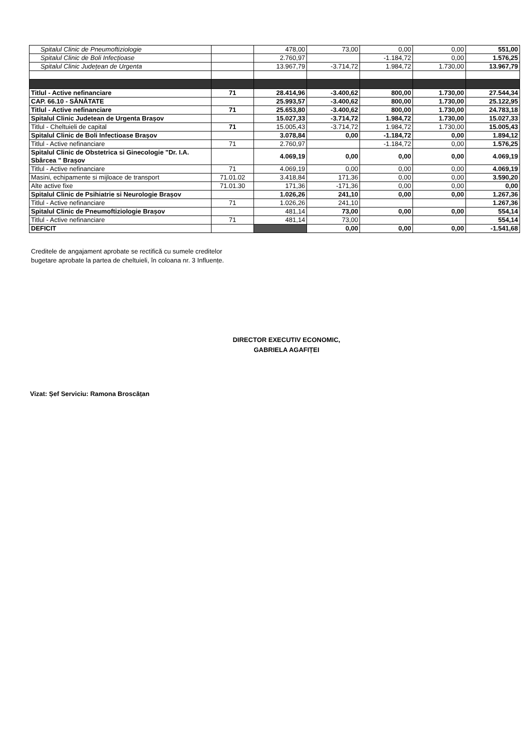| Spitalul Clinic de Pneumoftiziologie | | 478,00 | 73,00 | 0,00 | 0,00 | 551,00 |
| Spitalul Clinic de Boli Infecțioase | | 2.760,97 | | -1.184,72 | 0,00 | 1.576,25 |
| Spitalul Clinic Județean de Urgenta | | 13.967,79 | -3.714,72 | 1.984,72 | 1.730,00 | 13.967,79 |
| Titlul - Active nefinanciare | 71 | 28.414,96 | -3.400,62 | 800,00 | 1.730,00 | 27.544,34 |
| CAP. 66.10 - SĂNĂTATE | | 25.993,57 | -3.400,62 | 800,00 | 1.730,00 | 25.122,95 |
| Titlul - Active nefinanciare | 71 | 25.653,80 | -3.400,62 | 800,00 | 1.730,00 | 24.783,18 |
| Spitalul Clinic Judetean de Urgenta Brașov | | 15.027,33 | -3.714,72 | 1.984,72 | 1.730,00 | 15.027,33 |
| Titlul - Cheltuieli de capital | 71 | 15.005,43 | -3.714,72 | 1.984,72 | 1.730,00 | 15.005,43 |
| Spitalul Clinic de Boli Infectioase Brașov | | 3.078,84 | 0,00 | -1.184,72 | 0,00 | 1.894,12 |
| Titlul - Active nefinanciare | 71 | 2.760,97 | | -1.184,72 | 0,00 | 1.576,25 |
| Spitalul Clinic de Obstetrica si Ginecologie "Dr. I.A. Sbârcea " Brașov | | 4.069,19 | 0,00 | 0,00 | 0,00 | 4.069,19 |
| Titlul - Active nefinanciare | 71 | 4.069,19 | 0,00 | 0,00 | 0,00 | 4.069,19 |
| Masini, echipamente si mijloace de transport | 71.01.02 | 3.418,84 | 171,36 | 0,00 | 0,00 | 3.590,20 |
| Alte active fixe | 71.01.30 | 171,36 | -171,36 | 0,00 | 0,00 | 0,00 |
| Spitalul Clinic de Psihiatrie si Neurologie Brașov | | 1.026,26 | 241,10 | 0,00 | 0,00 | 1.267,36 |
| Titlul - Active nefinanciare | 71 | 1.026,26 | 241,10 | | | 1.267,36 |
| Spitalul Clinic de Pneumoftiziologie Brașov | | 481,14 | 73,00 | 0,00 | 0,00 | 554,14 |
| Titlul - Active nefinanciare | 71 | 481,14 | 73,00 | | | 554,14 |
| DEFICIT | | | 0,00 | 0,00 | 0,00 | -1.541,68 |
Creditele de angajament aprobate se rectifică cu sumele creditelor
bugetare aprobate la partea de cheltuieli, în coloana nr. 3 Influențe.
DIRECTOR EXECUTIV ECONOMIC,
GABRIELA AGAFIȚEI
Vizat: Șef Serviciu: Ramona Broscățan